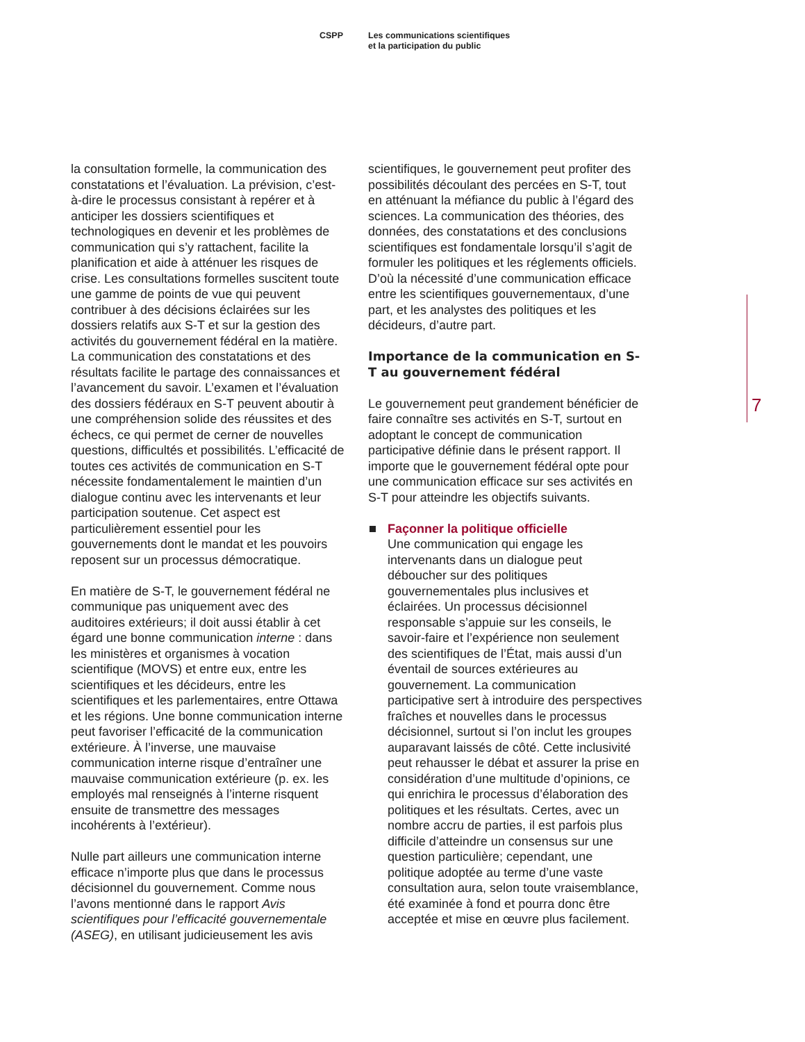CSPP Les communications scientifiques
et la participation du public
la consultation formelle, la communication des constatations et l’évaluation. La prévision, c’est-à-dire le processus consistant à repérer et à anticiper les dossiers scientifiques et technologiques en devenir et les problèmes de communication qui s’y rattachent, facilite la planification et aide à atténuer les risques de crise. Les consultations formelles suscitent toute une gamme de points de vue qui peuvent contribuer à des décisions éclairées sur les dossiers relatifs aux S-T et sur la gestion des activités du gouvernement fédéral en la matière. La communication des constatations et des résultats facilite le partage des connaissances et l’avancement du savoir. L’examen et l’évaluation des dossiers fédéraux en S-T peuvent aboutir à une compréhension solide des réussites et des échecs, ce qui permet de cerner de nouvelles questions, difficultés et possibilités. L’efficacité de toutes ces activités de communication en S-T nécessite fondamentalement le maintien d’un dialogue continu avec les intervenants et leur participation soutenue. Cet aspect est particulièrement essentiel pour les gouvernements dont le mandat et les pouvoirs reposent sur un processus démocratique.
En matière de S-T, le gouvernement fédéral ne communique pas uniquement avec des auditoires extérieurs; il doit aussi établir à cet égard une bonne communication interne : dans les ministères et organismes à vocation scientifique (MOVS) et entre eux, entre les scientifiques et les décideurs, entre les scientifiques et les parlementaires, entre Ottawa et les régions. Une bonne communication interne peut favoriser l’efficacité de la communication extérieure. À l’inverse, une mauvaise communication interne risque d’entraîner une mauvaise communication extérieure (p. ex. les employés mal renseignés à l’interne risquent ensuite de transmettre des messages incohérents à l’extérieur).
Nulle part ailleurs une communication interne efficace n’importe plus que dans le processus décisionnel du gouvernement. Comme nous l’avons mentionné dans le rapport Avis scientifiques pour l’efficacité gouvernementale (ASEG), en utilisant judicieusement les avis
scientifiques, le gouvernement peut profiter des possibilités découlant des percées en S-T, tout en atténuant la méfiance du public à l’égard des sciences. La communication des théories, des données, des constatations et des conclusions scientifiques est fondamentale lorsqu’il s’agit de formuler les politiques et les réglements officiels. D’où la nécessité d’une communication efficace entre les scientifiques gouvernementaux, d’une part, et les analystes des politiques et les décideurs, d’autre part.
Importance de la communication en S-T au gouvernement fédéral
Le gouvernement peut grandement bénéficier de faire connaître ses activités en S-T, surtout en adoptant le concept de communication participative définie dans le présent rapport. Il importe que le gouvernement fédéral opte pour une communication efficace sur ses activités en S-T pour atteindre les objectifs suivants.
Façonner la politique officielle
Une communication qui engage les intervenants dans un dialogue peut déboucher sur des politiques gouvernementales plus inclusives et éclairées. Un processus décisionnel responsable s’appuie sur les conseils, le savoir-faire et l’expérience non seulement des scientifiques de l’État, mais aussi d’un éventail de sources extérieures au gouvernement. La communication participative sert à introduire des perspectives fraîches et nouvelles dans le processus décisionnel, surtout si l’on inclut les groupes auparavant laissés de côté. Cette inclusivité peut rehausser le débat et assurer la prise en considération d’une multitude d’opinions, ce qui enrichira le processus d’élaboration des politiques et les résultats. Certes, avec un nombre accru de parties, il est parfois plus difficile d’atteindre un consensus sur une question particulière; cependant, une politique adoptée au terme d’une vaste consultation aura, selon toute vraisemblance, été examinée à fond et pourra donc être acceptée et mise en œuvre plus facilement.
7